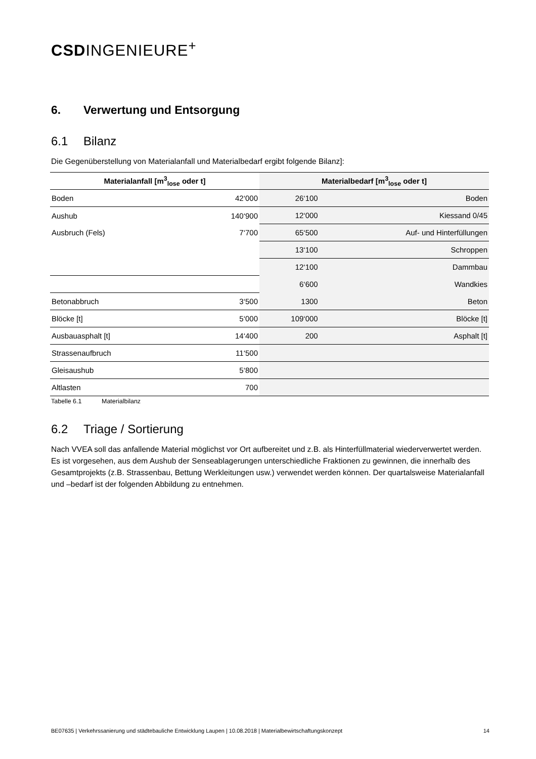CSDINGENIEURE<sup>+</sup>
6. Verwertung und Entsorgung
6.1 Bilanz
Die Gegenüberstellung von Materialanfall und Materialbedarf ergibt folgende Bilanz]:
| Materialanfall [m<sup>3</sup><sub>lose</sub> oder t] | | Materialbedarf [m<sup>3</sup><sub>lose</sub> oder t] | |
| --- | --- | --- | --- |
| Boden | 42‘000 | 26‘100 | Boden |
| Aushub | 140‘900 | 12‘000 | Kiessand 0/45 |
| Ausbruch (Fels) | 7‘700 | 65‘500 | Auf- und Hinterfüllungen |
| | | 13‘100 | Schroppen |
| | | 12‘100 | Dammbau |
| | | 6‘600 | Wandkies |
| Betonabbruch | 3‘500 | 1300 | Beton |
| Blöcke [t] | 5‘000 | 109‘000 | Blöcke [t] |
| Ausbauasphalt [t] | 14‘400 | 200 | Asphalt [t] |
| Strassenaufbruch | 11‘500 | | |
| Gleisaushub | 5‘800 | | |
| Altlasten | 700 | | |
Tabelle 6.1 Materialbilanz
6.2 Triage / Sortierung
Nach VVEA soll das anfallende Material möglichst vor Ort aufbereitet und z.B. als Hinterfüllmaterial wiederverwertet werden. Es ist vorgesehen, aus dem Aushub der Senseablagerungen unterschiedliche Fraktionen zu gewinnen, die innerhalb des Gesamtprojekts (z.B. Strassenbau, Bettung Werkleitungen usw.) verwendet werden können. Der quartalsweise Materialanfall und –bedarf ist der folgenden Abbildung zu entnehmen.
BE07635 | Verkehrssanierung und städtebauliche Entwicklung Laupen | 10.08.2018 | Materialbewirtschaftungskonzept 14